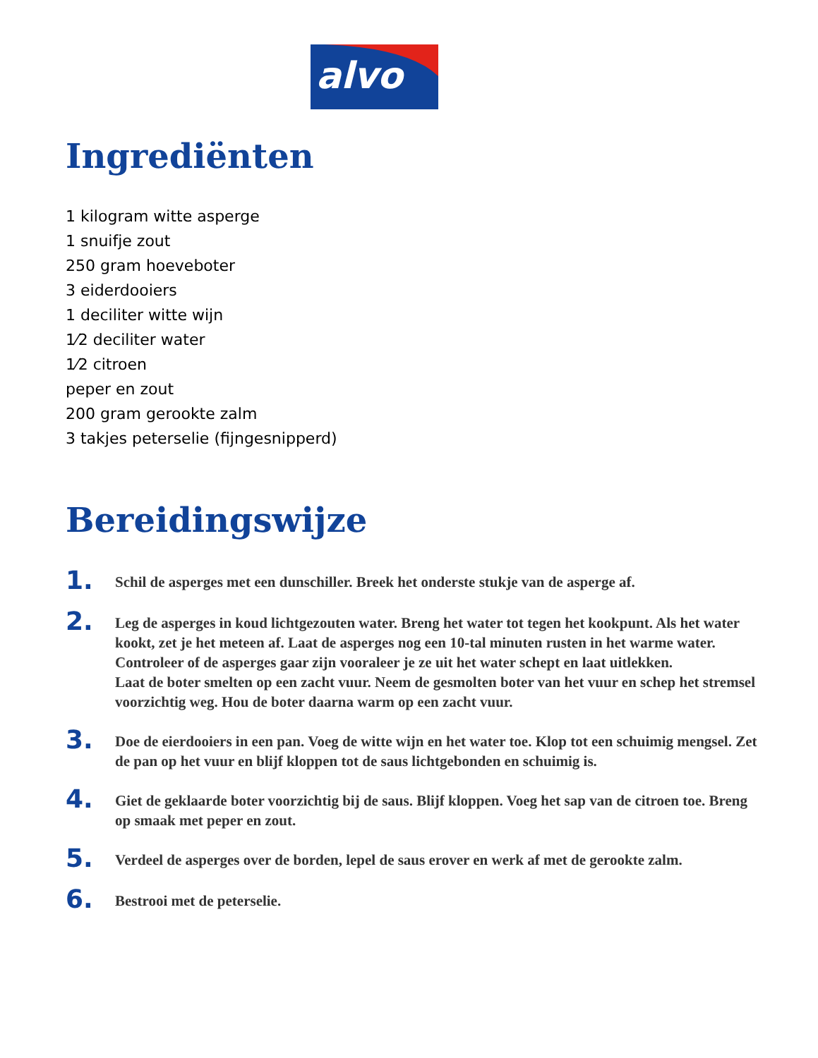alvo
Ingrediënten
1 kilogram witte asperge
1 snuifje zout
250 gram hoeveboter
3 eiderdooiers
1 deciliter witte wijn
1⁄2 deciliter water
1⁄2 citroen
peper en zout
200 gram gerookte zalm
3 takjes peterselie (fijngesnipperd)
Bereidingswijze
1.
Schil de asperges met een dunschiller. Breek het onderste stukje van de asperge af.
2.
Leg de asperges in koud lichtgezouten water. Breng het water tot tegen het kookpunt. Als het water kookt, zet je het meteen af. Laat de asperges nog een 10-tal minuten rusten in het warme water. Controleer of de asperges gaar zijn vooraleer je ze uit het water schept en laat uitlekken.
Laat de boter smelten op een zacht vuur. Neem de gesmolten boter van het vuur en schep het stremsel voorzichtig weg. Hou de boter daarna warm op een zacht vuur.
3.
Doe de eierdooiers in een pan. Voeg de witte wijn en het water toe. Klop tot een schuimig mengsel. Zet de pan op het vuur en blijf kloppen tot de saus lichtgebonden en schuimig is.
4.
Giet de geklaarde boter voorzichtig bij de saus. Blijf kloppen. Voeg het sap van de citroen toe. Breng op smaak met peper en zout.
5.
Verdeel de asperges over de borden, lepel de saus erover en werk af met de gerookte zalm.
6.
Bestrooi met de peterselie.